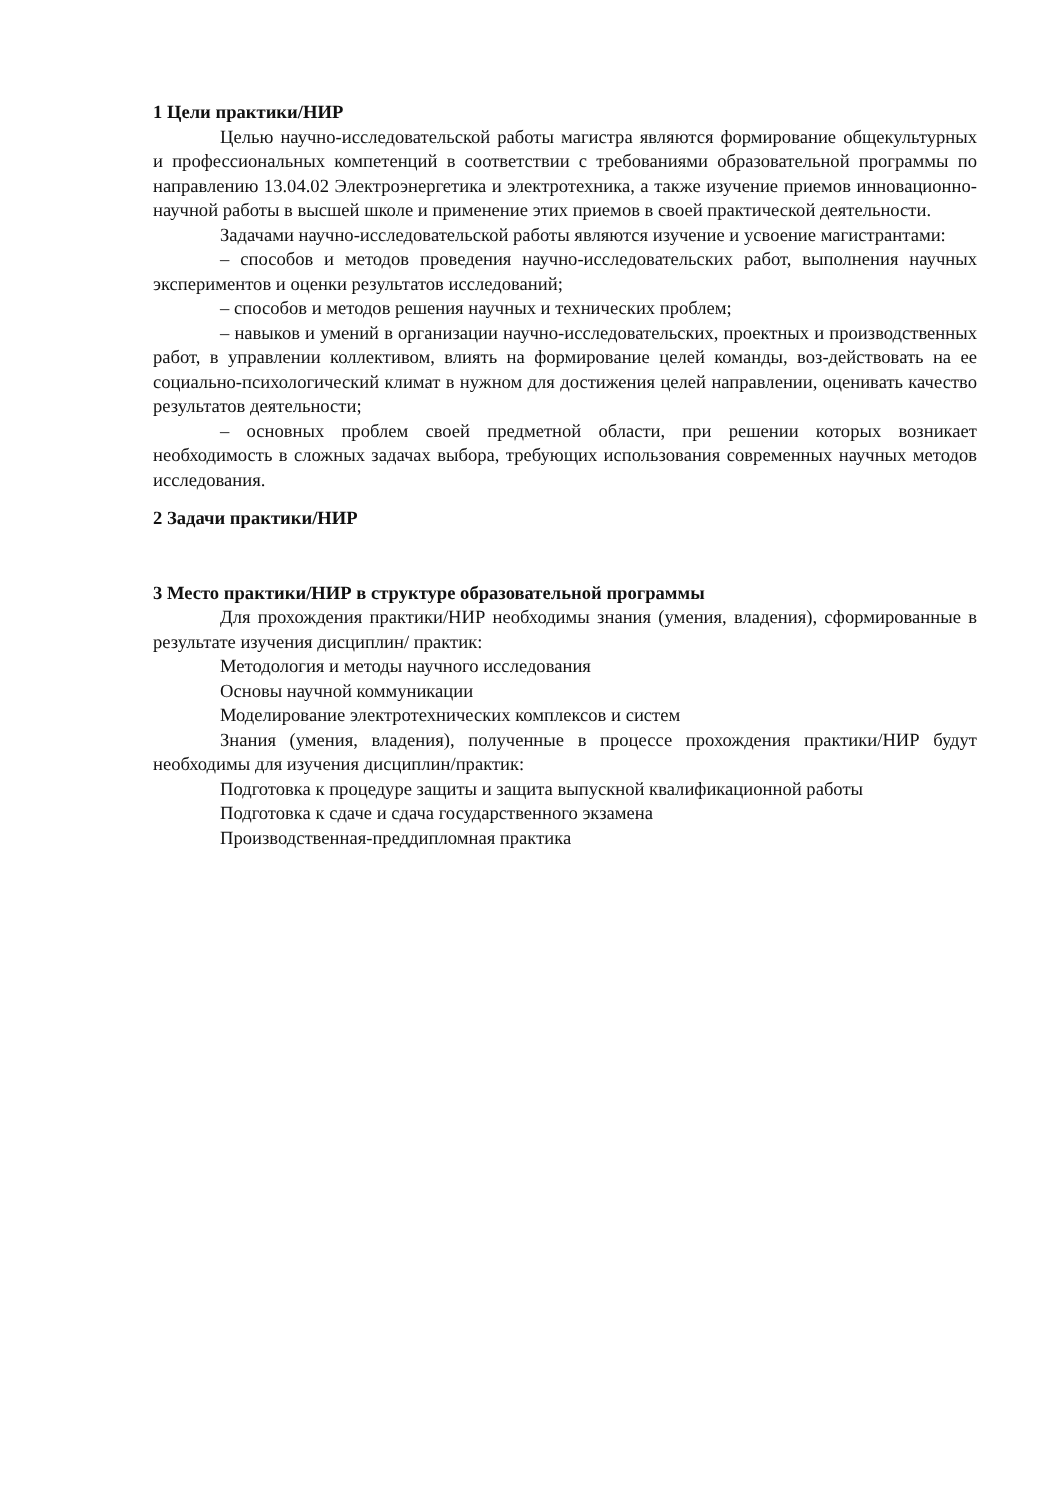1 Цели практики/НИР
Целью научно-исследовательской работы магистра являются формирование общекультурных и профессиональных компетенций в соответствии с требованиями образовательной программы по направлению 13.04.02 Электроэнергетика и электротехника, а также изучение приемов инновационно-научной работы в высшей школе и применение этих приемов в своей практической деятельности.
Задачами научно-исследовательской работы являются изучение и усвоение магистрантами:
– способов и методов проведения научно-исследовательских работ, выполнения научных экспериментов и оценки результатов исследований;
– способов и методов решения научных и технических проблем;
– навыков и умений в организации научно-исследовательских, проектных и производственных работ, в управлении коллективом, влиять на формирование целей команды, воз-действовать на ее социально-психологический климат в нужном для достижения целей направлении, оценивать качество результатов деятельности;
– основных проблем своей предметной области, при решении которых возникает необходимость в сложных задачах выбора, требующих использования современных научных методов исследования.
2 Задачи практики/НИР
3 Место практики/НИР в структуре образовательной программы
Для прохождения практики/НИР необходимы знания (умения, владения), сформированные в результате изучения дисциплин/ практик:
Методология и методы научного исследования
Основы научной коммуникации
Моделирование электротехнических комплексов и систем
Знания (умения, владения), полученные в процессе прохождения практики/НИР будут необходимы для изучения дисциплин/практик:
Подготовка к процедуре защиты и защита выпускной квалификационной работы
Подготовка к сдаче и сдача государственного экзамена
Производственная-преддипломная практика